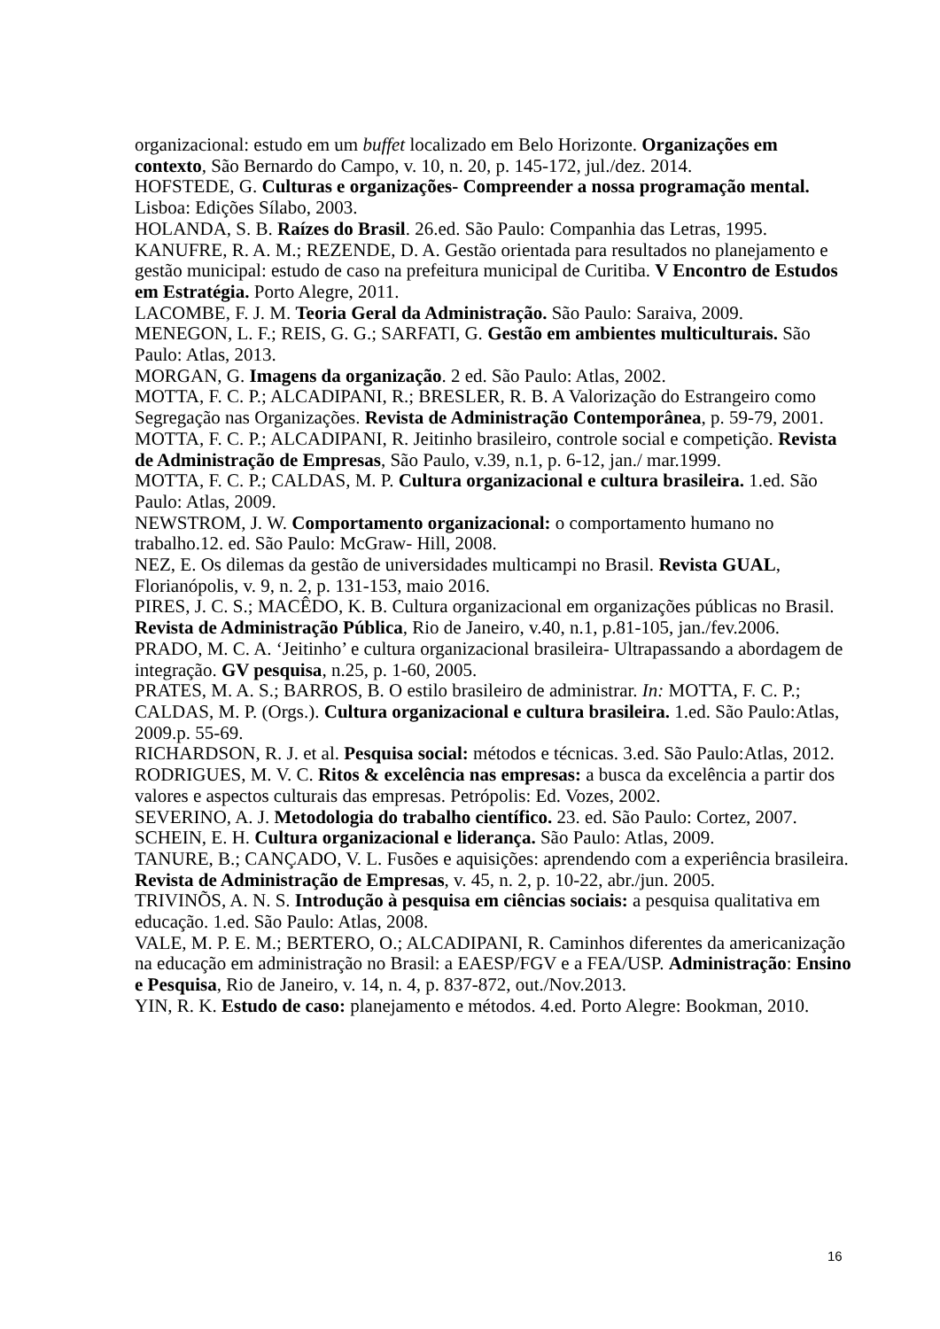organizacional: estudo em um buffet localizado em Belo Horizonte. Organizações em contexto, São Bernardo do Campo, v. 10, n. 20, p. 145-172, jul./dez. 2014.
HOFSTEDE, G. Culturas e organizações- Compreender a nossa programação mental. Lisboa: Edições Sílabo, 2003.
HOLANDA, S. B. Raízes do Brasil. 26.ed. São Paulo: Companhia das Letras, 1995.
KANUFRE, R. A. M.; REZENDE, D. A. Gestão orientada para resultados no planejamento e gestão municipal: estudo de caso na prefeitura municipal de Curitiba. V Encontro de Estudos em Estratégia. Porto Alegre, 2011.
LACOMBE, F. J. M. Teoria Geral da Administração. São Paulo: Saraiva, 2009.
MENEGON, L. F.; REIS, G. G.; SARFATI, G. Gestão em ambientes multiculturais. São Paulo: Atlas, 2013.
MORGAN, G. Imagens da organização. 2 ed. São Paulo: Atlas, 2002.
MOTTA, F. C. P.; ALCADIPANI, R.; BRESLER, R. B. A Valorização do Estrangeiro como Segregação nas Organizações. Revista de Administração Contemporânea, p. 59-79, 2001.
MOTTA, F. C. P.; ALCADIPANI, R. Jeitinho brasileiro, controle social e competição. Revista de Administração de Empresas, São Paulo, v.39, n.1, p. 6-12, jan./ mar.1999.
MOTTA, F. C. P.; CALDAS, M. P. Cultura organizacional e cultura brasileira. 1.ed. São Paulo: Atlas, 2009.
NEWSTROM, J. W. Comportamento organizacional: o comportamento humano no trabalho.12. ed. São Paulo: McGraw- Hill, 2008.
NEZ, E. Os dilemas da gestão de universidades multicampi no Brasil. Revista GUAL, Florianópolis, v. 9, n. 2, p. 131-153, maio 2016.
PIRES, J. C. S.; MACÊDO, K. B. Cultura organizacional em organizações públicas no Brasil. Revista de Administração Pública, Rio de Janeiro, v.40, n.1, p.81-105, jan./fev.2006.
PRADO, M. C. A. ‘Jeitinho’ e cultura organizacional brasileira- Ultrapassando a abordagem de integração. GV pesquisa, n.25, p. 1-60, 2005.
PRATES, M. A. S.; BARROS, B. O estilo brasileiro de administrar. In: MOTTA, F. C. P.; CALDAS, M. P. (Orgs.). Cultura organizacional e cultura brasileira. 1.ed. São Paulo:Atlas, 2009.p. 55-69.
RICHARDSON, R. J. et al. Pesquisa social: métodos e técnicas. 3.ed. São Paulo:Atlas, 2012.
RODRIGUES, M. V. C. Ritos & excelência nas empresas: a busca da excelência a partir dos valores e aspectos culturais das empresas. Petrópolis: Ed. Vozes, 2002.
SEVERINO, A. J. Metodologia do trabalho científico. 23. ed. São Paulo: Cortez, 2007.
SCHEIN, E. H. Cultura organizacional e liderança. São Paulo: Atlas, 2009.
TANURE, B.; CANÇADO, V. L. Fusões e aquisições: aprendendo com a experiência brasileira. Revista de Administração de Empresas, v. 45, n. 2, p. 10-22, abr./jun. 2005.
TRIVINÕS, A. N. S. Introdução à pesquisa em ciências sociais: a pesquisa qualitativa em educação. 1.ed. São Paulo: Atlas, 2008.
VALE, M. P. E. M.; BERTERO, O.; ALCADIPANI, R. Caminhos diferentes da americanização na educação em administração no Brasil: a EAESP/FGV e a FEA/USP. Administração: Ensino e Pesquisa, Rio de Janeiro, v. 14, n. 4, p. 837-872, out./Nov.2013.
YIN, R. K. Estudo de caso: planejamento e métodos. 4.ed. Porto Alegre: Bookman, 2010.
16